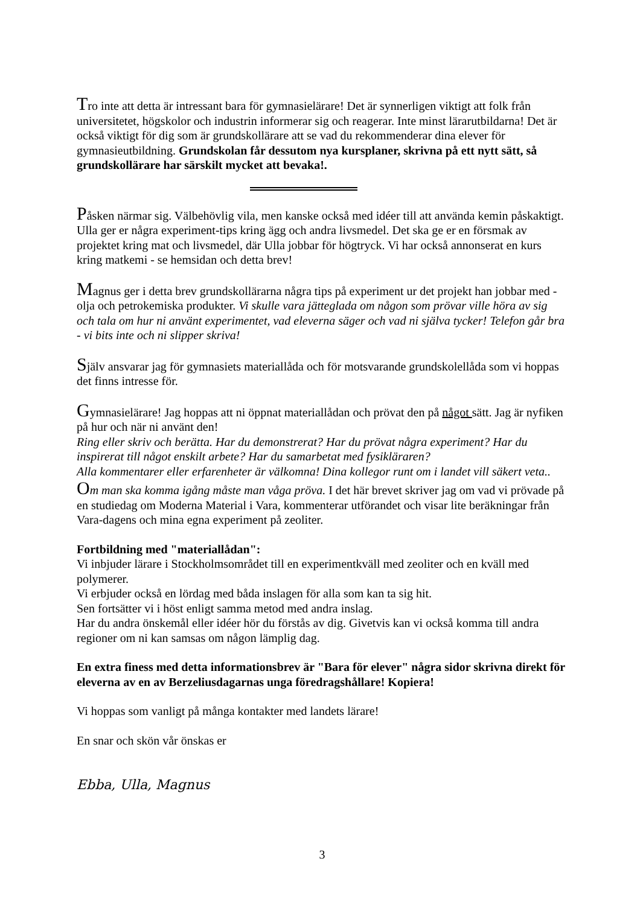Tro inte att detta är intressant bara för gymnasielärare! Det är synnerligen viktigt att folk från universitetet, högskolor och industrin informerar sig och reagerar. Inte minst lärarutbildarna! Det är också viktigt för dig som är grundskollärare att se vad du rekommenderar dina elever för gymnasieutbildning. Grundskolan får dessutom nya kursplaner, skrivna på ett nytt sätt, så grundskollärare har särskilt mycket att bevaka!.
Påsken närmar sig. Välbehövlig vila, men kanske också med idéer till att använda kemin påskaktigt.
Ulla ger er några experiment-tips kring ägg och andra livsmedel. Det ska ge er en försmak av projektet kring mat och livsmedel, där Ulla jobbar för högtryck. Vi har också annonserat en kurs kring matkemi - se hemsidan och detta brev!
Magnus ger i detta brev grundskollärarna några tips på experiment ur det projekt han jobbar med - olja och petrokemiska produkter. Vi skulle vara jätteglada om någon som prövar ville höra av sig och tala om hur ni använt experimentet, vad eleverna säger och vad ni själva tycker! Telefon går bra - vi bits inte och ni slipper skriva!
Själv ansvarar jag för gymnasiets materiallåda och för motsvarande grundskolellåda som vi hoppas det finns intresse för.
Gymnasielärare! Jag hoppas att ni öppnat materiallådan och prövat den på något sätt. Jag är nyfiken på hur och när ni använt den!
Ring eller skriv och berätta. Har du demonstrerat? Har du prövat några experiment? Har du inspirerat till något enskilt arbete? Har du samarbetat med fysikläraren?
Alla kommentarer eller erfarenheter är välkomna! Dina kollegor runt om i landet vill säkert veta..
Om man ska komma igång måste man våga pröva. I det här brevet skriver jag om vad vi prövade på en studiedag om Moderna Material i Vara, kommenterar utförandet och visar lite beräkningar från Vara-dagens och mina egna experiment på zeoliter.
Fortbildning med "materiallådan":
Vi inbjuder lärare i Stockholmsområdet till en experimentkväll med zeoliter och en kväll med polymerer.
Vi erbjuder också en lördag med båda inslagen för alla som kan ta sig hit.
Sen fortsätter vi i höst enligt samma metod med andra inslag.
Har du andra önskemål eller idéer hör du förstås av dig. Givetvis kan vi också komma till andra regioner om ni kan samsas om någon lämplig dag.
En extra finess med detta informationsbrev är "Bara för elever" några sidor skrivna direkt för eleverna av en av Berzeliusdagarnas unga föredragshållare! Kopiera!
Vi hoppas som vanligt på många kontakter med landets lärare!
En snar och skön vår önskas er
Ebba, Ulla, Magnus
3